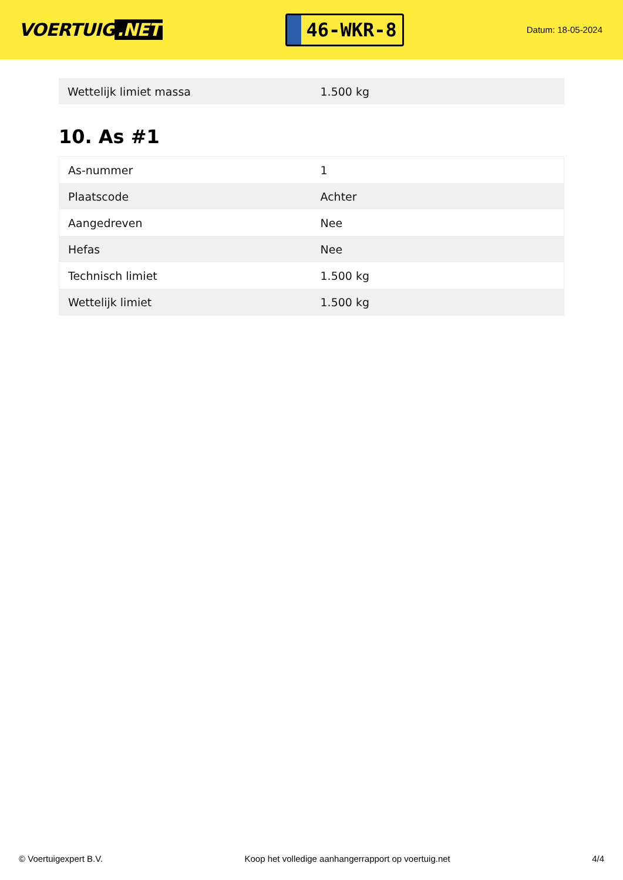VOERTUIG.NET
46-WKR-8
Datum: 18-05-2024
| Wettelijk limiet massa | 1.500 kg |
10. As #1
| As-nummer | 1 |
| Plaatscode | Achter |
| Aangedreven | Nee |
| Hefas | Nee |
| Technisch limiet | 1.500 kg |
| Wettelijk limiet | 1.500 kg |
© Voertuigexpert B.V. Koop het volledige aanhangerrapport op voertuig.net 4/4